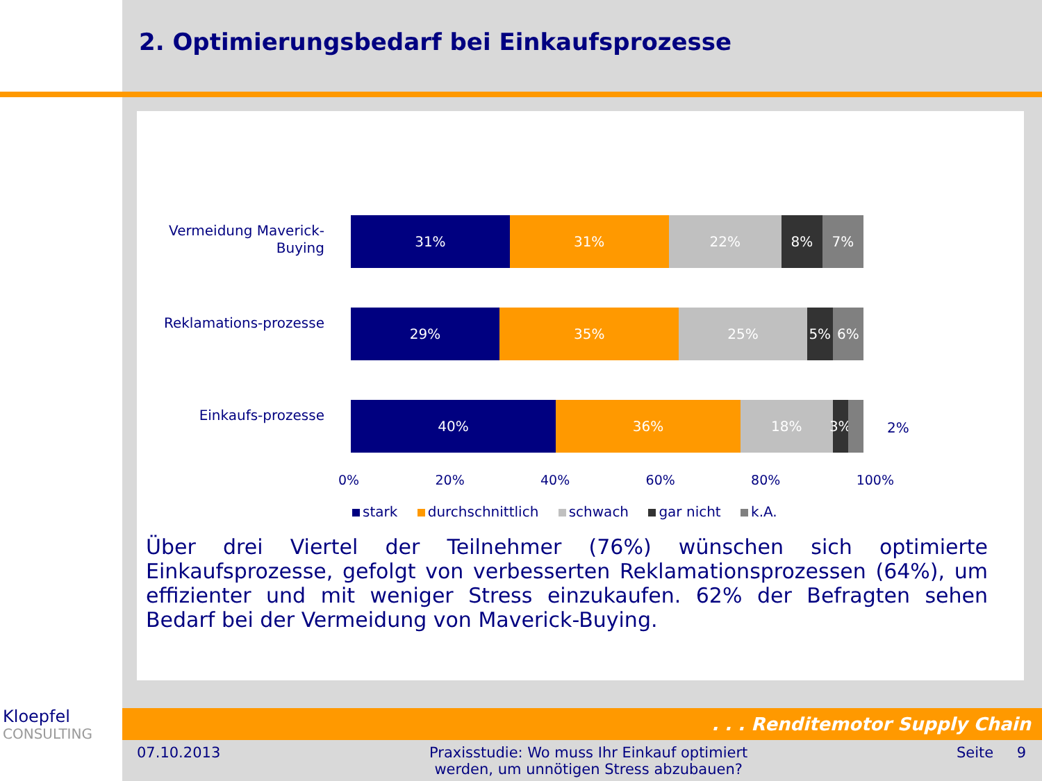2. Optimierungsbedarf bei Einkaufsprozesse
Vermeidung Maverick-Buying
31% 31% 22% 8% 7%
Reklamations-prozesse
29% 35% 25% 5% 6%
Einkaufs-prozesse
40% 36% 18% 3%
2%
0% 20% 40% 60% 80% 100%
stark durchschnittlich schwach gar nicht k.A.
Über drei Viertel der Teilnehmer (76%) wünschen sich optimierte Einkaufsprozesse, gefolgt von verbesserten Reklamationsprozessen (64%), um effizienter und mit weniger Stress einzukaufen. 62% der Befragten sehen Bedarf bei der Vermeidung von Maverick-Buying.
Kloepfel
CONSULTING
. . . Renditemotor Supply Chain
07.10.2013 Praxisstudie: Wo muss Ihr Einkauf optimiert
werden, um unnötigen Stress abzubauen? Seite 9